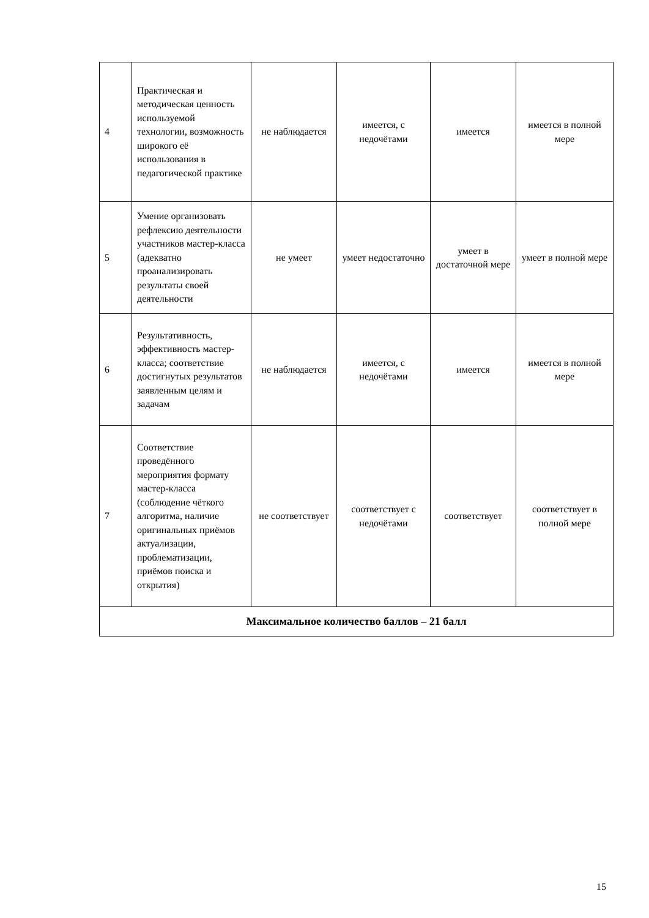| 4 | Практическая и методическая ценность используемой технологии, возможность широкого её использования в педагогической практике | не наблюдается | имеется, с недочётами | имеется | имеется в полной мере |
| 5 | Умение организовать рефлексию деятельности участников мастер-класса (адекватно проанализировать результаты своей деятельности | не умеет | умеет недостаточно | умеет в достаточной мере | умеет в полной мере |
| 6 | Результативность, эффективность мастер-класса; соответствие достигнутых результатов заявленным целям и задачам | не наблюдается | имеется, с недочётами | имеется | имеется в полной мере |
| 7 | Соответствие проведённого мероприятия формату мастер-класса (соблюдение чёткого алгоритма, наличие оригинальных приёмов актуализации, проблематизации, приёмов поиска и открытия) | не соответствует | соответствует с недочётами | соответствует | соответствует в полной мере |
| Максимальное количество баллов – 21 балл | | | | | |
15